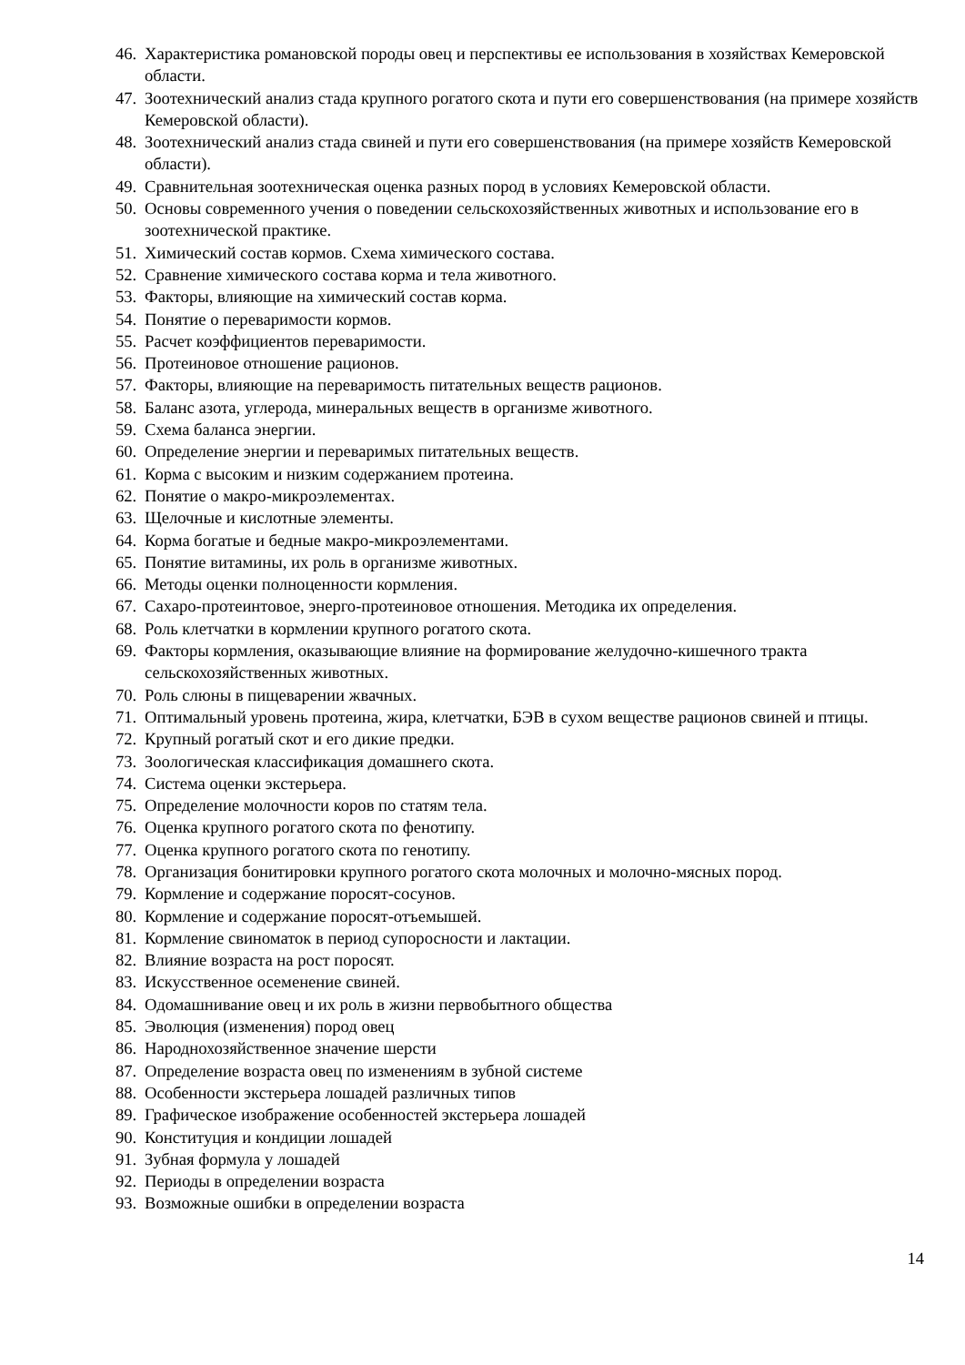46. Характеристика романовской породы овец и перспективы ее использования в хозяйствах Кемеровской области.
47. Зоотехнический анализ стада крупного рогатого скота и пути его совершенствования (на примере хозяйств Кемеровской области).
48. Зоотехнический анализ стада свиней и пути его совершенствования (на примере хозяйств Кемеровской области).
49. Сравнительная зоотехническая оценка разных пород в условиях Кемеровской области.
50. Основы современного учения о поведении сельскохозяйственных животных и использование его в зоотехнической практике.
51. Химический состав кормов. Схема химического состава.
52. Сравнение химического состава корма и тела животного.
53. Факторы, влияющие на химический состав корма.
54. Понятие о переваримости кормов.
55. Расчет коэффициентов переваримости.
56. Протеиновое отношение рационов.
57. Факторы, влияющие на переваримость питательных веществ рационов.
58. Баланс азота, углерода, минеральных веществ в организме животного.
59. Схема баланса энергии.
60. Определение энергии и переваримых питательных веществ.
61. Корма с высоким и низким содержанием протеина.
62. Понятие о макро-микроэлементах.
63. Щелочные и кислотные элементы.
64. Корма богатые и бедные макро-микроэлементами.
65. Понятие витамины, их роль в организме животных.
66. Методы оценки полноценности кормления.
67. Сахаро-протеинтовое, энерго-протеиновое отношения. Методика их определения.
68. Роль клетчатки в кормлении крупного рогатого скота.
69. Факторы кормления, оказывающие влияние на формирование желудочно-кишечного тракта сельскохозяйственных животных.
70. Роль слюны в пищеварении жвачных.
71. Оптимальный уровень протеина, жира, клетчатки, БЭВ в сухом веществе рационов свиней и птицы.
72. Крупный рогатый скот и его дикие предки.
73. Зоологическая классификация домашнего скота.
74. Система оценки экстерьера.
75. Определение молочности коров по статям тела.
76. Оценка крупного рогатого скота по фенотипу.
77. Оценка крупного рогатого скота по генотипу.
78. Организация бонитировки крупного рогатого скота молочных и молочно-мясных пород.
79. Кормление и содержание поросят-сосунов.
80. Кормление и содержание поросят-отъемышей.
81. Кормление свиноматок в период супоросности и лактации.
82. Влияние возраста на рост поросят.
83. Искусственное осеменение свиней.
84. Одомашнивание овец и их роль в жизни первобытного общества
85. Эволюция (изменения) пород овец
86. Народнохозяйственное значение шерсти
87. Определение возраста овец по изменениям в зубной системе
88. Особенности экстерьера лошадей различных типов
89. Графическое изображение особенностей экстерьера лошадей
90. Конституция и кондиции лошадей
91. Зубная формула у лошадей
92. Периоды в определении возраста
93. Возможные ошибки в определении возраста
14